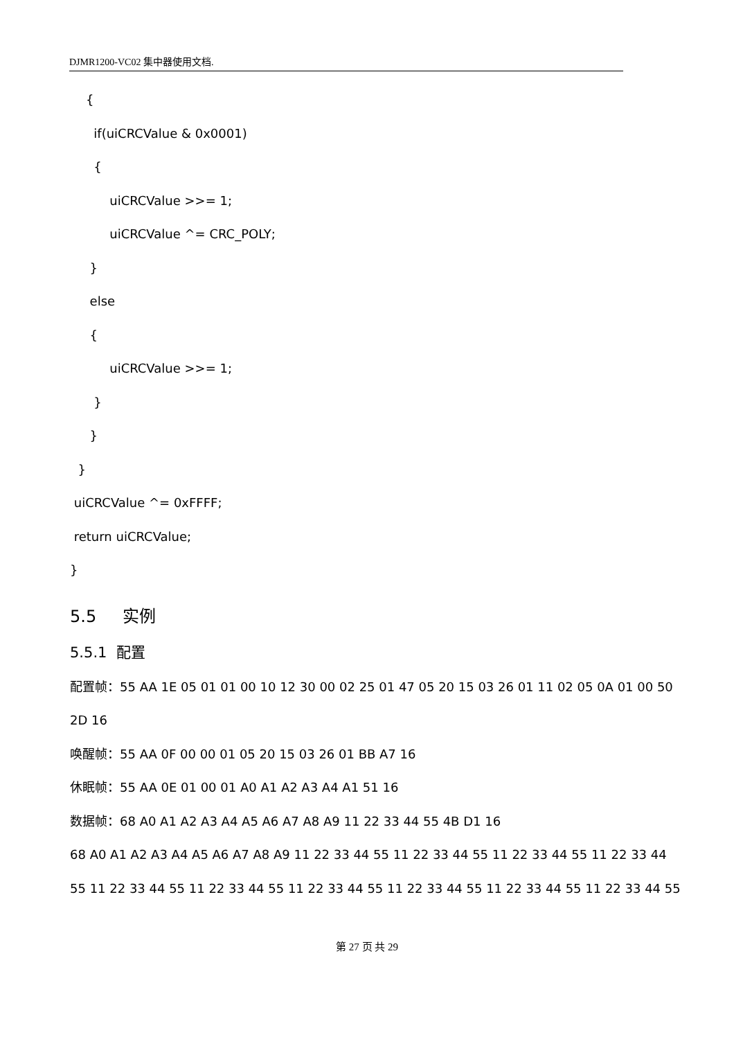DJMR1200-VC02 集中器使用文档.
{
if(uiCRCValue & 0x0001)
{
uiCRCValue >>= 1;
uiCRCValue ^= CRC_POLY;
}
else
{
uiCRCValue >>= 1;
}
}
}
uiCRCValue ^= 0xFFFF;
return uiCRCValue;
}
5.5 实例
5.5.1 配置
配置帧：55 AA 1E 05 01 01 00 10 12 30 00 02 25 01 47 05 20 15 03 26 01 11 02 05 0A 01 00 50
2D 16
唤醒帧：55 AA 0F 00 00 01 05 20 15 03 26 01 BB A7 16
休眠帧：55 AA 0E 01 00 01 A0 A1 A2 A3 A4 A1 51 16
数据帧：68 A0 A1 A2 A3 A4 A5 A6 A7 A8 A9 11 22 33 44 55 4B D1 16
68 A0 A1 A2 A3 A4 A5 A6 A7 A8 A9 11 22 33 44 55 11 22 33 44 55 11 22 33 44 55 11 22 33 44
55 11 22 33 44 55 11 22 33 44 55 11 22 33 44 55 11 22 33 44 55 11 22 33 44 55 11 22 33 44 55
第 27 页 共 29